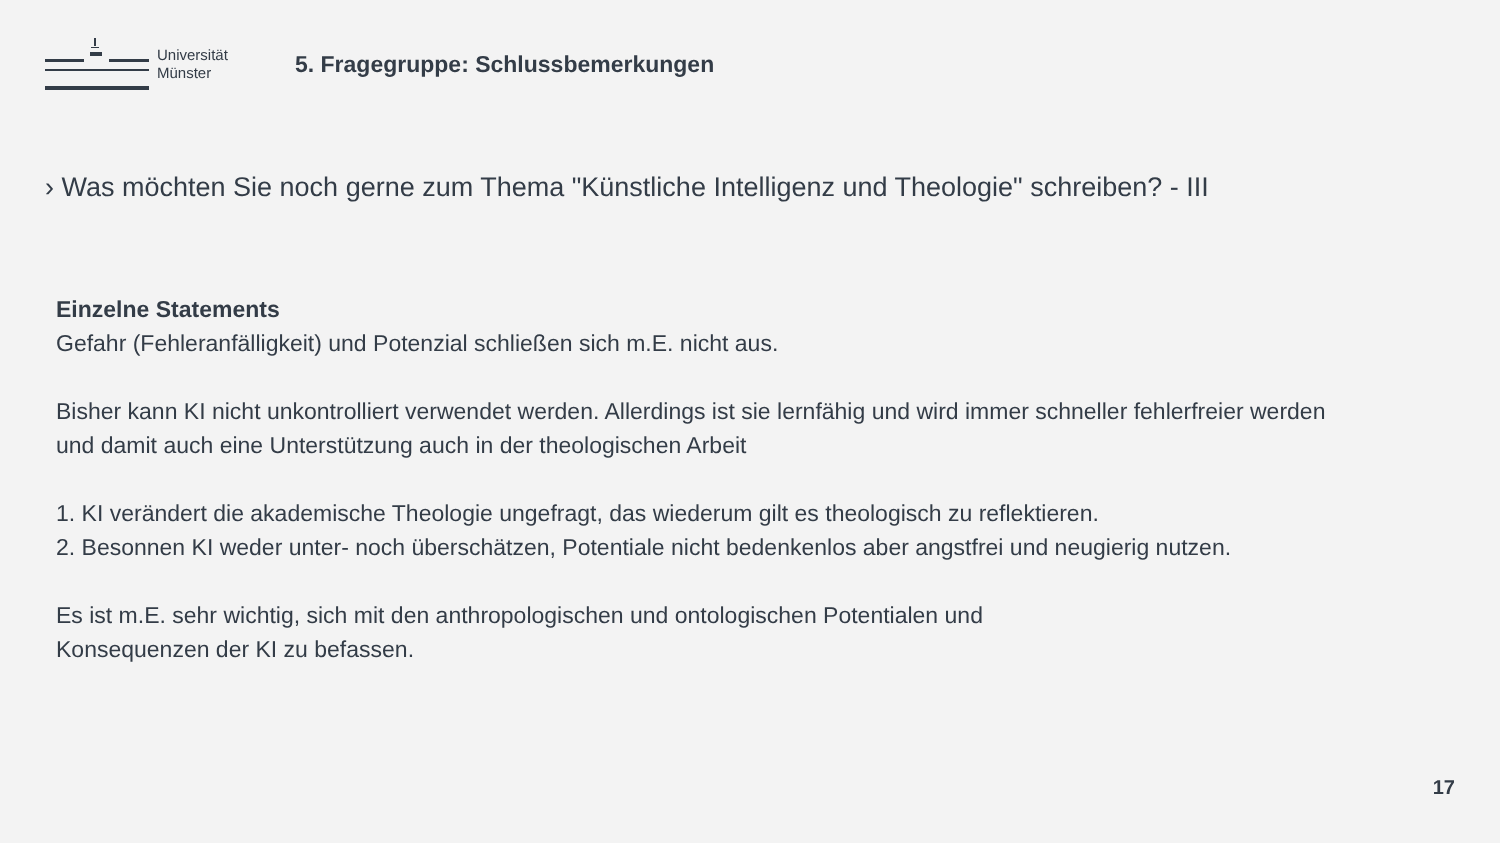Universität
Münster
5. Fragegruppe: Schlussbemerkungen
› Was möchten Sie noch gerne zum Thema "Künstliche Intelligenz und Theologie" schreiben? - III
Einzelne Statements
Gefahr (Fehleranfälligkeit) und Potenzial schließen sich m.E. nicht aus.
Bisher kann KI nicht unkontrolliert verwendet werden. Allerdings ist sie lernfähig und wird immer schneller fehlerfreier werden und damit auch eine Unterstützung auch in der theologischen Arbeit
1. KI verändert die akademische Theologie ungefragt, das wiederum gilt es theologisch zu reflektieren.
2. Besonnen KI weder unter- noch überschätzen, Potentiale nicht bedenkenlos aber angstfrei und neugierig nutzen.
Es ist m.E. sehr wichtig, sich mit den anthropologischen und ontologischen Potentialen und
Konsequenzen der KI zu befassen.
17